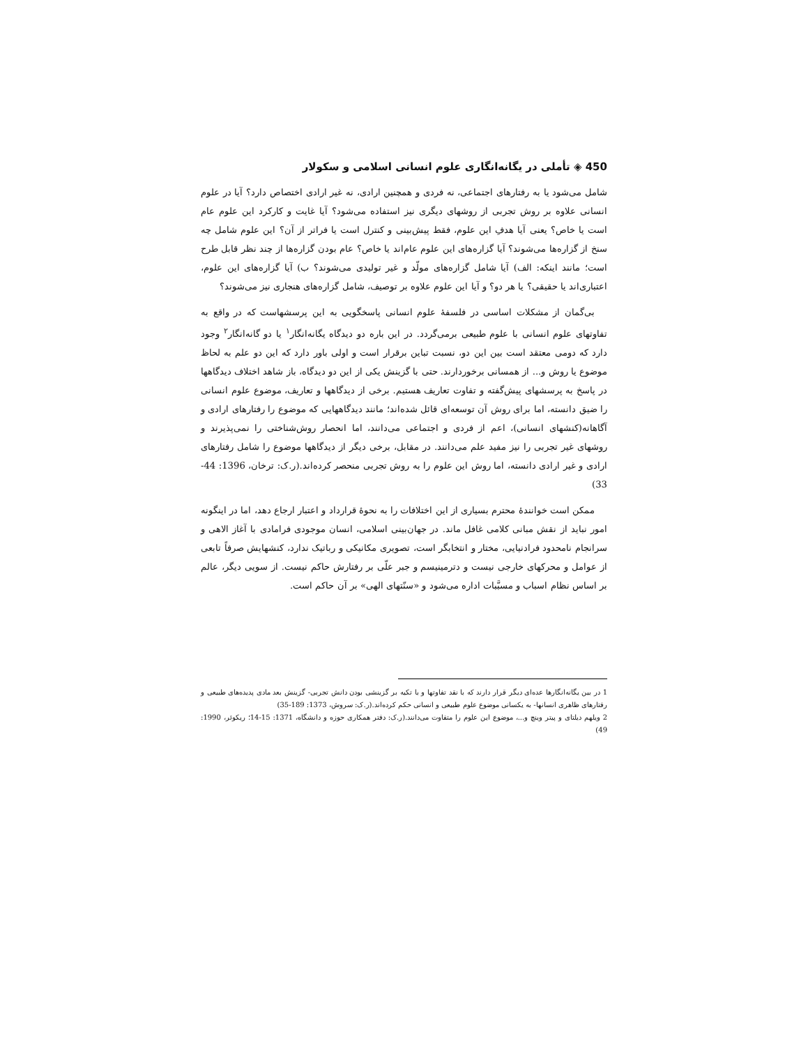450 ◈ تأملی در یگانه‌انگاری علوم انسانی اسلامی و سکولار
شامل می‌شود یا به رفتارهای اجتماعی، نه فردی و همچنین ارادی، نه غیر ارادی اختصاص دارد؟ آیا در علوم انسانی علاوه بر روش تجربی از روشهای دیگری نیز استفاده می‌شود؟ آیا غایت و کارکرد این علوم عام است یا خاص؟ یعنی آیا هدفِ این علوم، فقط پیش‌بینی و کنترل است یا فراتر از آن؟ این علوم شامل چه سنخ از گزاره‌ها می‌شوند؟ آیا گزاره‌های این علوم عام‌اند یا خاص؟ عام بودن گزاره‌ها از چند نظر قابل طرح است؛ مانند اینکه: الف) آیا شامل گزاره‌های مولّد و غیر تولیدی می‌شوند؟ ب) آیا گزاره‌های این علوم، اعتباری‌اند یا حقیقی؟ یا هر دو؟ و آیا این علوم علاوه بر توصیف، شامل گزاره‌های هنجاری نیز می‌شوند؟
بی‌گمان از مشکلات اساسی در فلسفهٔ علوم انسانی پاسخگویی به این پرسشهاست که در واقع به تفاوتهای علوم انسانی با علوم طبیعی برمی‌گردد. در این باره دو دیدگاه یگانه‌انگار<sup>۱</sup> یا دو گانه‌انگار<sup>۲</sup> وجود دارد که دومی معتقد است بین این دو، نسبت تباین برقرار است و اولی باور دارد که این دو علم به لحاظ موضوع یا روش و... از همسانی برخوردارند. حتی با گزینش یکی از این دو دیدگاه، باز شاهد اختلاف دیدگاهها در پاسخ به پرسشهای پیش‌گفته و تفاوت تعاریف هستیم. برخی از دیدگاهها و تعاریف، موضوع علوم انسانی را ضیق دانسته، اما برای روش آن توسعه‌ای قائل شده‌اند؛ مانند دیدگاههایی که موضوع را رفتارهای ارادی و آگاهانه(کنشهای انسانی)، اعم از فردی و اجتماعی می‌دانند، اما انحصار روش‌شناختی را نمی‌پذیرند و روشهای غیر تجربی را نیز مفید علم می‌دانند. در مقابل، برخی دیگر از دیدگاهها موضوع را شامل رفتارهای ارادی و غیر ارادی دانسته، اما روش این علوم را به روش تجربی منحصر کرده‌اند.(ر.ک: ترخان، 1396: 44-33)
ممکن است خوانندهٔ محترم بسیاری از این اختلافات را به نحوهٔ قرارداد و اعتبار ارجاع دهد، اما در اینگونه امور نباید از نقش مبانی کلامی غافل ماند. در جهان‌بینی اسلامی، انسان موجودی فرامادی با آغاز الاهی و سرانجام نامحدود فرادنیایی، مختار و انتخابگر است، تصویری مکانیکی و رباتیک ندارد، کنشهایش صرفاً تابعی از عوامل و محرکهای خارجی نیست و دترمینیسم و جبر علّی بر رفتارش حاکم نیست. از سویی دیگر، عالم بر اساس نظام اسباب و مسبَّبات اداره می‌شود و «سنّتهای الهی» بر آن حاکم است.
1 در بین یگانه‌انگارها عده‌ای دیگر قرار دارند که با نقد تفاوتها و با تکیه بر گزینشی بودن دانش تجربی- گزینش بعد مادی پدیده‌های طبیعی و رفتارهای ظاهری انسانها- به یکسانی موضوع علوم طبیعی و انسانی حکم کرده‌اند.(ر.ک: سروش، 1373: 189-35)
2 ویلهم دیلتای و پیتر وینچ و...، موضوع این علوم را متفاوت می‌دانند.(ر.ک: دفتر همکاری حوزه و دانشگاه، 1371: 15-14؛ ریکوئر، 1990: 49)